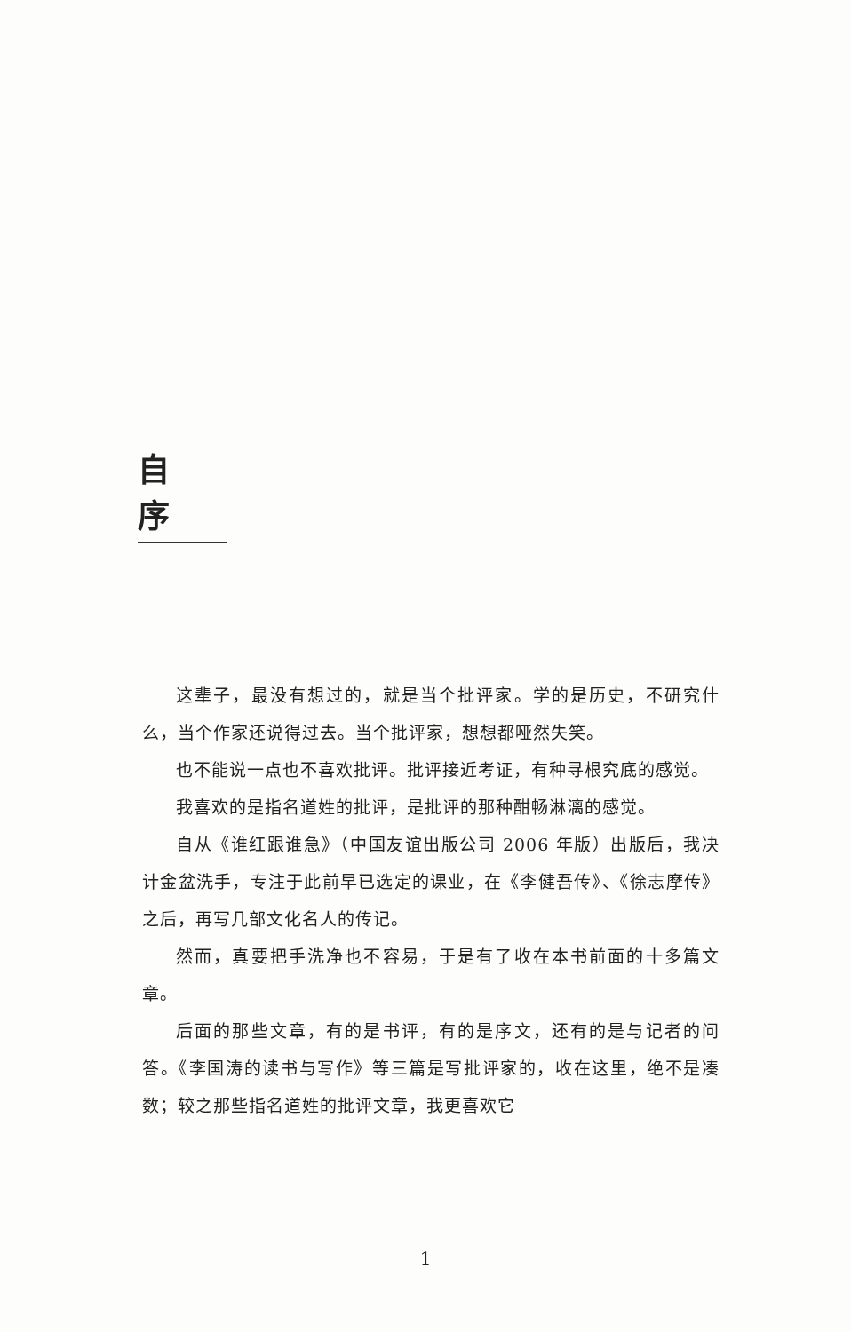自序
这辈子，最没有想过的，就是当个批评家。学的是历史，不研究什么，当个作家还说得过去。当个批评家，想想都哑然失笑。
也不能说一点也不喜欢批评。批评接近考证，有种寻根究底的感觉。
我喜欢的是指名道姓的批评，是批评的那种酣畅淋漓的感觉。
自从《谁红跟谁急》（中国友谊出版公司 2006 年版）出版后，我决计金盆洗手，专注于此前早已选定的课业，在《李健吾传》、《徐志摩传》之后，再写几部文化名人的传记。
然而，真要把手洗净也不容易，于是有了收在本书前面的十多篇文章。
后面的那些文章，有的是书评，有的是序文，还有的是与记者的问答。《李国涛的读书与写作》等三篇是写批评家的，收在这里，绝不是凑数；较之那些指名道姓的批评文章，我更喜欢它
1